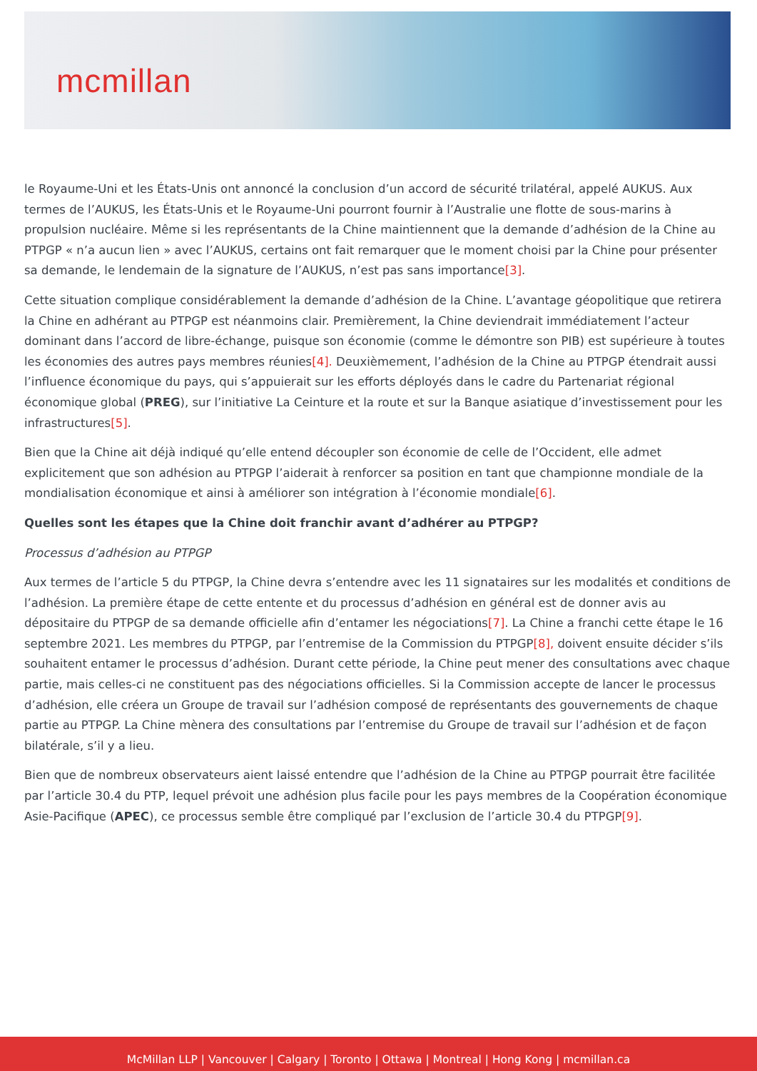mcmillan
le Royaume-Uni et les États-Unis ont annoncé la conclusion d’un accord de sécurité trilatéral, appelé AUKUS. Aux termes de l’AUKUS, les États-Unis et le Royaume-Uni pourront fournir à l’Australie une flotte de sous-marins à propulsion nucléaire. Même si les représentants de la Chine maintiennent que la demande d’adhésion de la Chine au PTPGP « n’a aucun lien » avec l’AUKUS, certains ont fait remarquer que le moment choisi par la Chine pour présenter sa demande, le lendemain de la signature de l’AUKUS, n’est pas sans importance[3].
Cette situation complique considérablement la demande d’adhésion de la Chine. L’avantage géopolitique que retirera la Chine en adhérant au PTPGP est néanmoins clair. Premièrement, la Chine deviendrait immédiatement l’acteur dominant dans l’accord de libre-échange, puisque son économie (comme le démontre son PIB) est supérieure à toutes les économies des autres pays membres réunies[4]. Deuxièmement, l’adhésion de la Chine au PTPGP étendrait aussi l’influence économique du pays, qui s’appuierait sur les efforts déployés dans le cadre du Partenariat régional économique global (PREG), sur l’initiative La Ceinture et la route et sur la Banque asiatique d’investissement pour les infrastructures[5].
Bien que la Chine ait déjà indiqué qu’elle entend découpler son économie de celle de l’Occident, elle admet explicitement que son adhésion au PTPGP l’aiderait à renforcer sa position en tant que championne mondiale de la mondialisation économique et ainsi à améliorer son intégration à l’économie mondiale[6].
Quelles sont les étapes que la Chine doit franchir avant d’adhérer au PTPGP?
Processus d’adhésion au PTPGP
Aux termes de l’article 5 du PTPGP, la Chine devra s’entendre avec les 11 signataires sur les modalités et conditions de l’adhésion. La première étape de cette entente et du processus d’adhésion en général est de donner avis au dépositaire du PTPGP de sa demande officielle afin d’entamer les négociations[7]. La Chine a franchi cette étape le 16 septembre 2021. Les membres du PTPGP, par l’entremise de la Commission du PTPGP[8], doivent ensuite décider s’ils souhaitent entamer le processus d’adhésion. Durant cette période, la Chine peut mener des consultations avec chaque partie, mais celles-ci ne constituent pas des négociations officielles. Si la Commission accepte de lancer le processus d’adhésion, elle créera un Groupe de travail sur l’adhésion composé de représentants des gouvernements de chaque partie au PTPGP. La Chine mènera des consultations par l’entremise du Groupe de travail sur l’adhésion et de façon bilatérale, s’il y a lieu.
Bien que de nombreux observateurs aient laissé entendre que l’adhésion de la Chine au PTPGP pourrait être facilitée par l’article 30.4 du PTP, lequel prévoit une adhésion plus facile pour les pays membres de la Coopération économique Asie-Pacifique (APEC), ce processus semble être compliqué par l’exclusion de l’article 30.4 du PTPGP[9].
McMillan LLP | Vancouver | Calgary | Toronto | Ottawa | Montreal | Hong Kong | mcmillan.ca